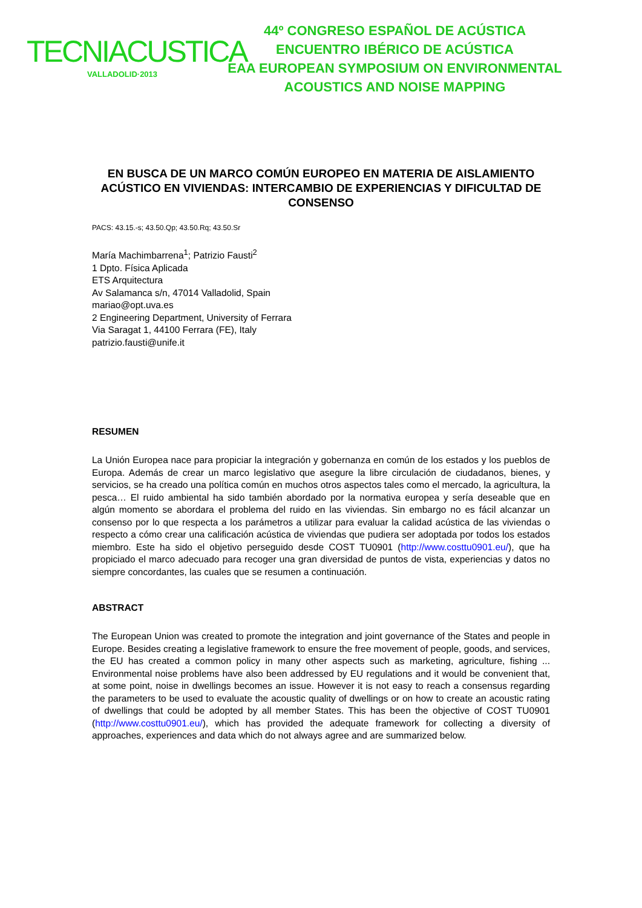TECNIACUSTICA
VALLADOLID·2013
44º CONGRESO ESPAÑOL DE ACÚSTICA
ENCUENTRO IBÉRICO DE ACÚSTICA
EAA EUROPEAN SYMPOSIUM ON ENVIRONMENTAL
ACOUSTICS AND NOISE MAPPING
EN BUSCA DE UN MARCO COMÚN EUROPEO EN MATERIA DE AISLAMIENTO ACÚSTICO EN VIVIENDAS: INTERCAMBIO DE EXPERIENCIAS Y DIFICULTAD DE CONSENSO
PACS: 43.15.-s; 43.50.Qp; 43.50.Rq; 43.50.Sr
María Machimbarrena<sup>1</sup>; Patrizio Fausti<sup>2</sup>
1 Dpto. Física Aplicada
ETS Arquitectura
Av Salamanca s/n, 47014 Valladolid, Spain
mariao@opt.uva.es
2 Engineering Department, University of Ferrara
Via Saragat 1, 44100 Ferrara (FE), Italy
patrizio.fausti@unife.it
RESUMEN
La Unión Europea nace para propiciar la integración y gobernanza en común de los estados y los pueblos de Europa. Además de crear un marco legislativo que asegure la libre circulación de ciudadanos, bienes, y servicios, se ha creado una política común en muchos otros aspectos tales como el mercado, la agricultura, la pesca… El ruido ambiental ha sido también abordado por la normativa europea y sería deseable que en algún momento se abordara el problema del ruido en las viviendas. Sin embargo no es fácil alcanzar un consenso por lo que respecta a los parámetros a utilizar para evaluar la calidad acústica de las viviendas o respecto a cómo crear una calificación acústica de viviendas que pudiera ser adoptada por todos los estados miembro. Este ha sido el objetivo perseguido desde COST TU0901 (http://www.costtu0901.eu/), que ha propiciado el marco adecuado para recoger una gran diversidad de puntos de vista, experiencias y datos no siempre concordantes, las cuales que se resumen a continuación.
ABSTRACT
The European Union was created to promote the integration and joint governance of the States and people in Europe. Besides creating a legislative framework to ensure the free movement of people, goods, and services, the EU has created a common policy in many other aspects such as marketing, agriculture, fishing ... Environmental noise problems have also been addressed by EU regulations and it would be convenient that, at some point, noise in dwellings becomes an issue. However it is not easy to reach a consensus regarding the parameters to be used to evaluate the acoustic quality of dwellings or on how to create an acoustic rating of dwellings that could be adopted by all member States. This has been the objective of COST TU0901 (http://www.costtu0901.eu/), which has provided the adequate framework for collecting a diversity of approaches, experiences and data which do not always agree and are summarized below.